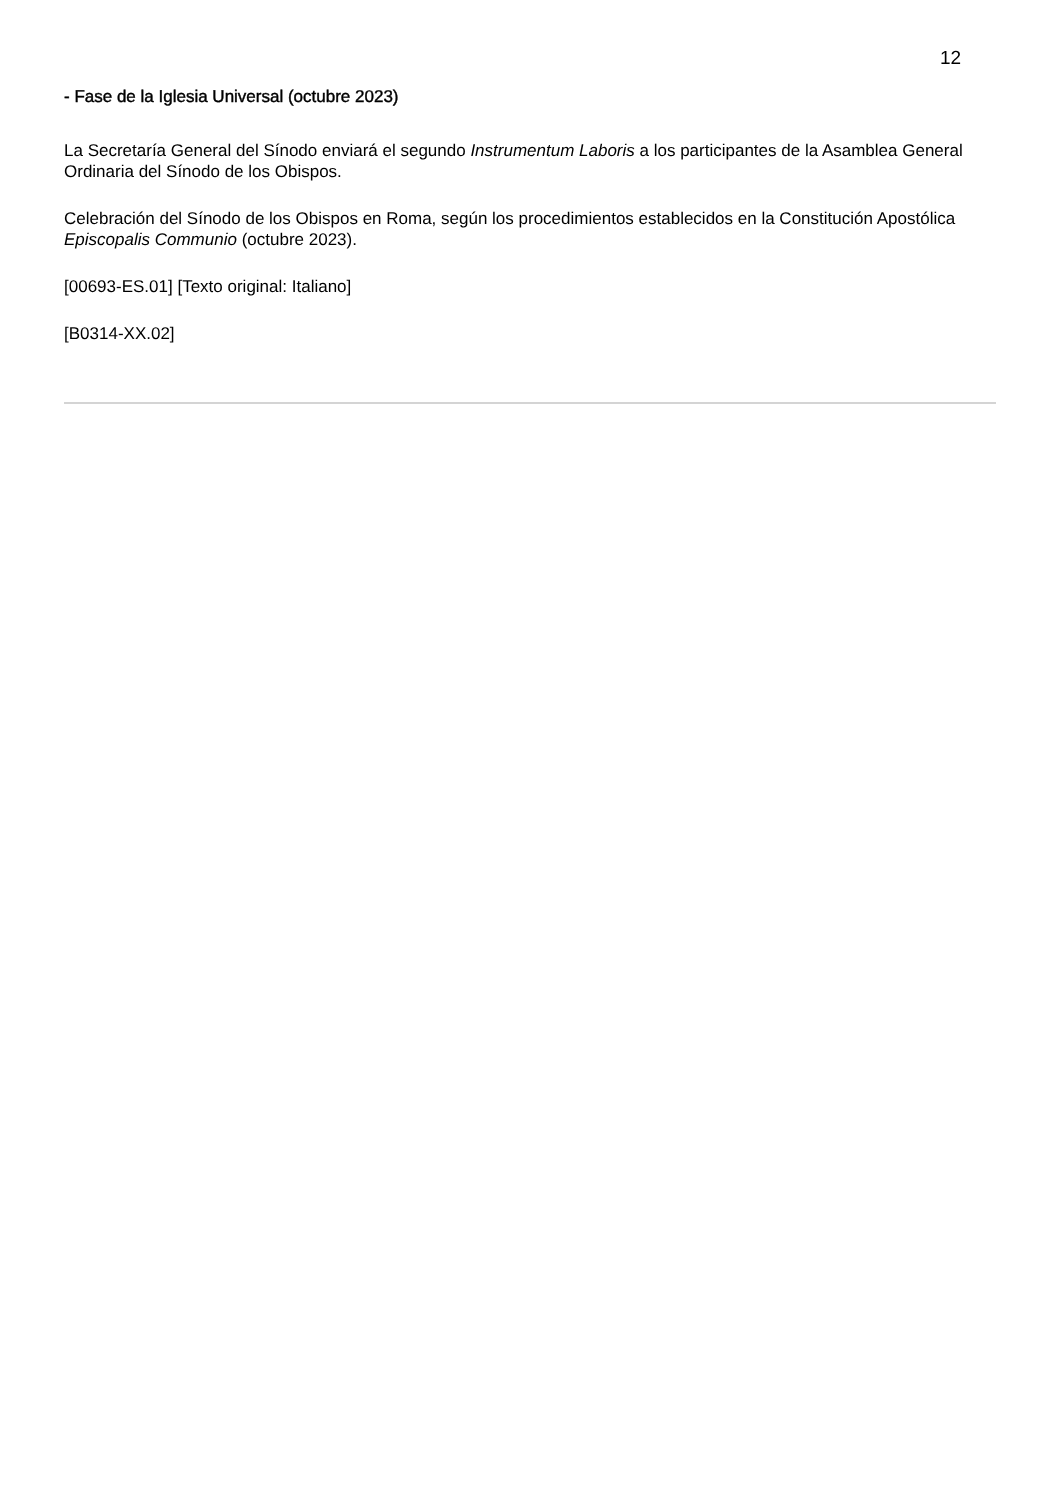12
- Fase de la Iglesia Universal (octubre 2023)
La Secretaría General del Sínodo enviará el segundo Instrumentum Laboris a los participantes de la Asamblea General Ordinaria del Sínodo de los Obispos.
Celebración del Sínodo de los Obispos en Roma, según los procedimientos establecidos en la Constitución Apostólica Episcopalis Communio (octubre 2023).
[00693-ES.01] [Texto original: Italiano]
[B0314-XX.02]